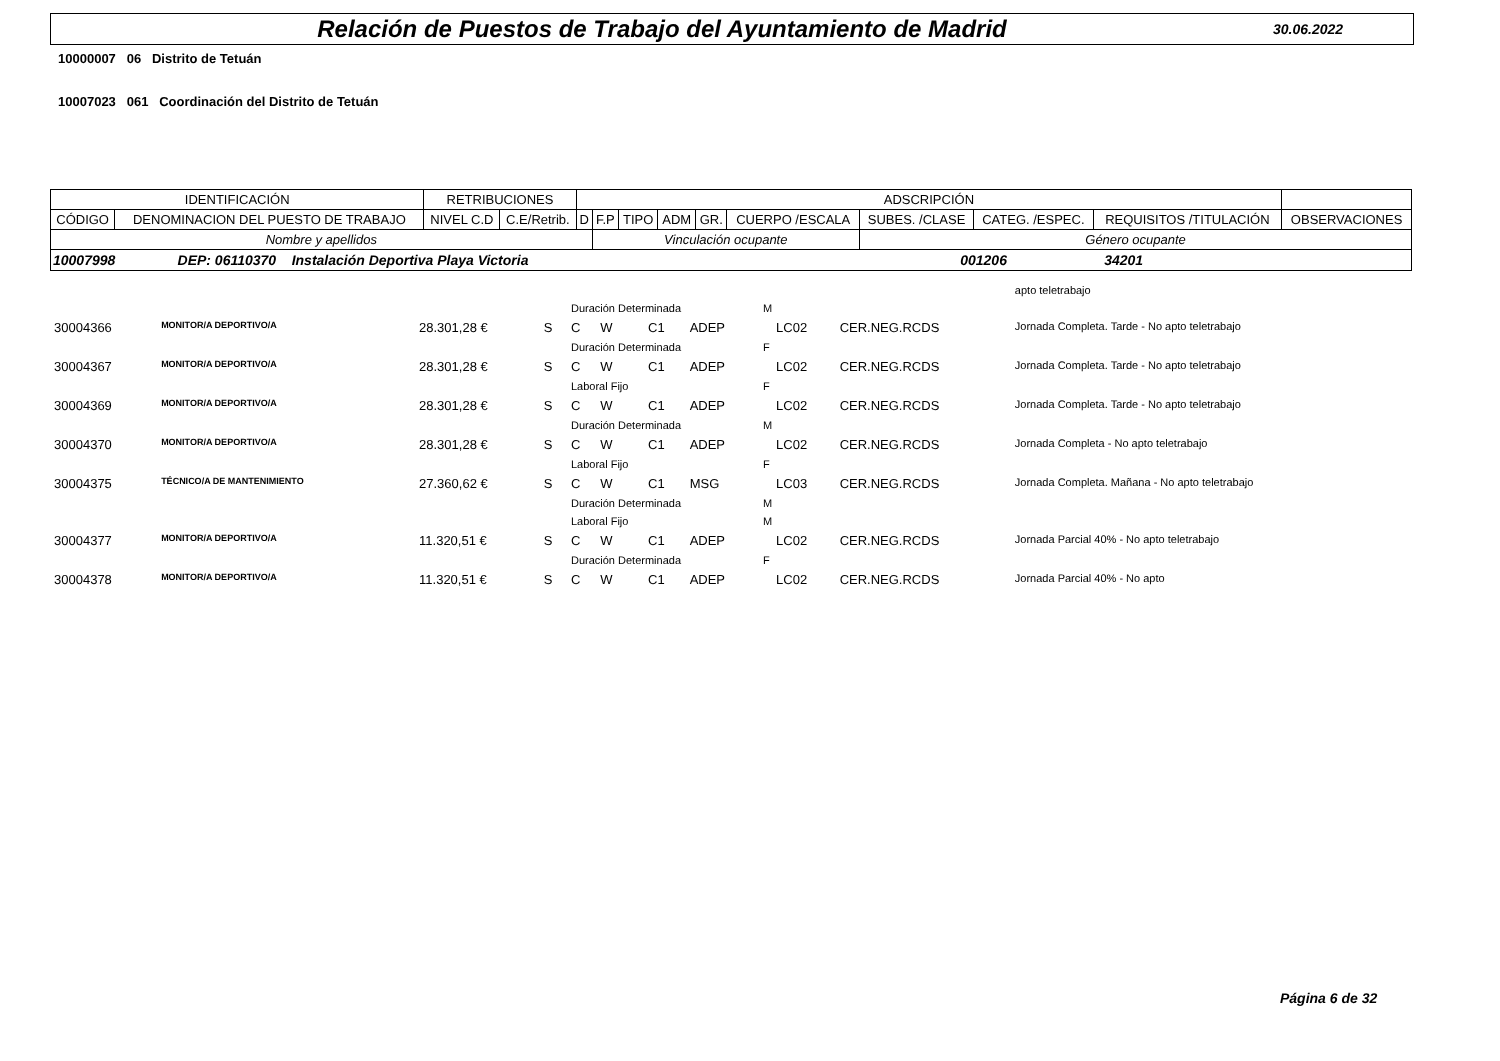Relación de Puestos de Trabajo del Ayuntamiento de Madrid
30.06.2022
10000007 06 Distrito de Tetuán
10007023 061 Coordinación del Distrito de Tetuán
| IDENTIFICACIÓN | | RETRIBUCIONES | | ADSCRIPCIÓN | | | | | | | | | |
| --- | --- | --- | --- | --- | --- | --- | --- | --- | --- | --- | --- | --- | --- |
| CÓDIGO | DENOMINACION DEL PUESTO DE TRABAJO | NIVEL C.D | C.E/Retrib. | D | F.P | TIPO | ADM | GR. | CUERPO /ESCALA | SUBES. /CLASE | CATEG. /ESPEC. | REQUISITOS /TITULACIÓN | OBSERVACIONES |
| Nombre y apellidos | | | | | Vinculación ocupante | | | | | Género ocupante | | | |
| 10007998 DEP: 06110370 Instalación Deportiva Playa Victoria 001206 34201 | | | | | | | | | | | | | |
| | | | | | | | | | | | | | apto teletrabajo |
| | | | | | Duración Determinada | | | | | M | | | |
| 30004366 | MONITOR/A DEPORTIVO/A | | 28.301,28 € | S | C | W | | C1 | ADEP | | LC02 | CER.NEG.RCDS | Jornada Completa. Tarde - No apto teletrabajo |
| | | | | | Duración Determinada | | | | | F | | | |
| 30004367 | MONITOR/A DEPORTIVO/A | | 28.301,28 € | S | C | W | | C1 | ADEP | | LC02 | CER.NEG.RCDS | Jornada Completa. Tarde - No apto teletrabajo |
| | | | | | Laboral Fijo | | | | | F | | | |
| 30004369 | MONITOR/A DEPORTIVO/A | | 28.301,28 € | S | C | W | | C1 | ADEP | | LC02 | CER.NEG.RCDS | Jornada Completa. Tarde - No apto teletrabajo |
| | | | | | Duración Determinada | | | | | M | | | |
| 30004370 | MONITOR/A DEPORTIVO/A | | 28.301,28 € | S | C | W | | C1 | ADEP | | LC02 | CER.NEG.RCDS | Jornada Completa - No apto teletrabajo |
| | | | | | Laboral Fijo | | | | | F | | | |
| 30004375 | TÉCNICO/A DE MANTENIMIENTO | | 27.360,62 € | S | C | W | | C1 | MSG | | LC03 | CER.NEG.RCDS | Jornada Completa. Mañana - No apto teletrabajo |
| | | | | | Duración Determinada | | | | | M | | | |
| | | | | | Laboral Fijo | | | | | M | | | |
| 30004377 | MONITOR/A DEPORTIVO/A | | 11.320,51 € | S | C | W | | C1 | ADEP | | LC02 | CER.NEG.RCDS | Jornada Parcial 40% - No apto teletrabajo |
| | | | | | Duración Determinada | | | | | F | | | |
| 30004378 | MONITOR/A DEPORTIVO/A | | 11.320,51 € | S | C | W | | C1 | ADEP | | LC02 | CER.NEG.RCDS | Jornada Parcial 40% - No apto |
Página 6 de 32